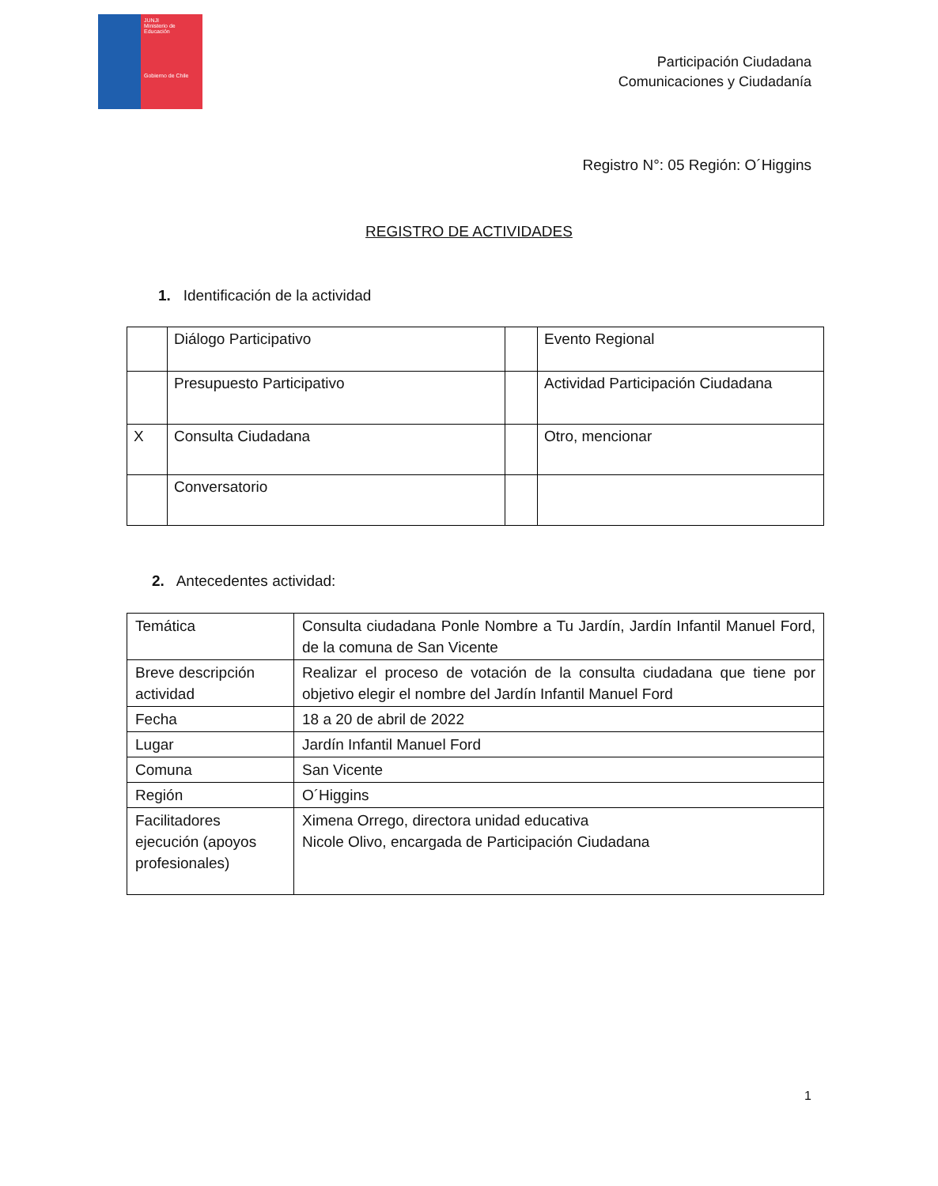JUNJI
Ministerio de Educación
Gobierno de Chile
Participación Ciudadana
Comunicaciones y Ciudadanía
Registro N°: 05 Región: O´Higgins
REGISTRO DE ACTIVIDADES
1. Identificación de la actividad
| | Diálogo Participativo | | Evento Regional |
| | Presupuesto Participativo | | Actividad Participación Ciudadana |
| X | Consulta Ciudadana | | Otro, mencionar |
| | Conversatorio | | |
2. Antecedentes actividad:
| Temática | Consulta ciudadana Ponle Nombre a Tu Jardín, Jardín Infantil Manuel Ford, de la comuna de San Vicente |
| Breve descripción actividad | Realizar el proceso de votación de la consulta ciudadana que tiene por objetivo elegir el nombre del Jardín Infantil Manuel Ford |
| Fecha | 18 a 20 de abril de 2022 |
| Lugar | Jardín Infantil Manuel Ford |
| Comuna | San Vicente |
| Región | O´Higgins |
| Facilitadores ejecución (apoyos profesionales) | Ximena Orrego, directora unidad educativa Nicole Olivo, encargada de Participación Ciudadana |
1